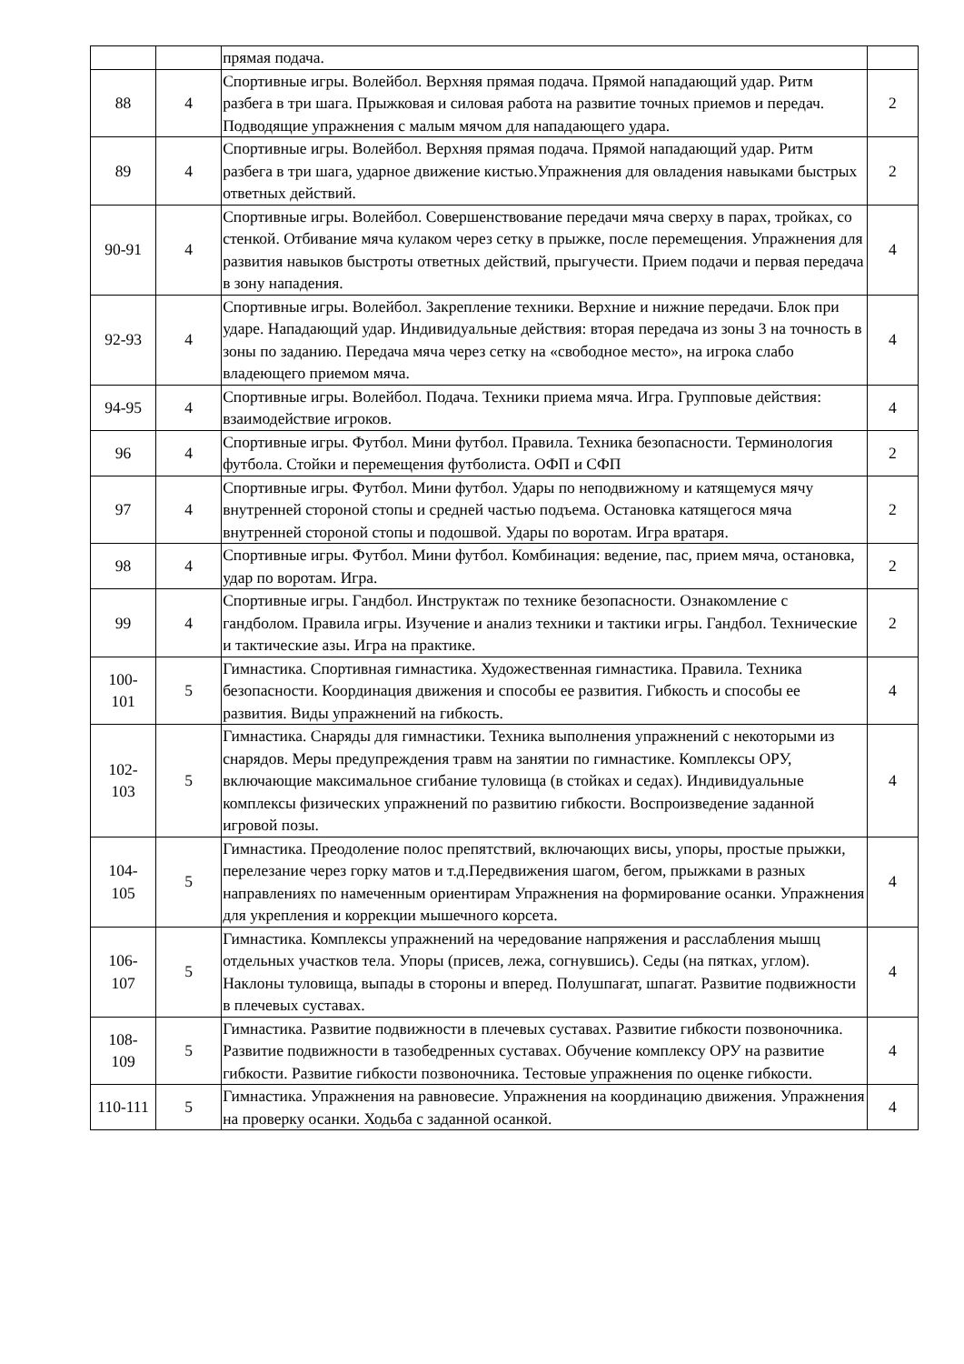| | | прямая подача. | |
| 88 | 4 | Спортивные игры. Волейбол. Верхняя прямая подача. Прямой нападающий удар. Ритм разбега в три шага. Прыжковая и силовая работа на развитие точных приемов и передач. Подводящие упражнения с малым мячом для нападающего удара. | 2 |
| 89 | 4 | Спортивные игры. Волейбол. Верхняя прямая подача. Прямой нападающий удар. Ритм разбега в три шага, ударное движение кистью.Упражнения для овладения навыками быстрых ответных действий. | 2 |
| 90-91 | 4 | Спортивные игры. Волейбол. Совершенствование передачи мяча сверху в парах, тройках, со стенкой. Отбивание мяча кулаком через сетку в прыжке, после перемещения. Упражнения для развития навыков быстроты ответных действий, прыгучести. Прием подачи и первая передача в зону нападения. | 4 |
| 92-93 | 4 | Спортивные игры. Волейбол. Закрепление техники. Верхние и нижние передачи. Блок при ударе. Нападающий удар. Индивидуальные действия: вторая передача из зоны 3 на точность в зоны по заданию. Передача мяча через сетку на «свободное место», на игрока слабо владеющего приемом мяча. | 4 |
| 94-95 | 4 | Спортивные игры. Волейбол. Подача. Техники приема мяча. Игра. Групповые действия: взаимодействие игроков. | 4 |
| 96 | 4 | Спортивные игры. Футбол. Мини футбол. Правила. Техника безопасности. Терминология футбола. Стойки и перемещения футболиста. ОФП и СФП | 2 |
| 97 | 4 | Спортивные игры. Футбол. Мини футбол. Удары по неподвижному и катящемуся мячу внутренней стороной стопы и средней частью подъема. Остановка катящегося мяча внутренней стороной стопы и подошвой. Удары по воротам. Игра вратаря. | 2 |
| 98 | 4 | Спортивные игры. Футбол. Мини футбол. Комбинация: ведение, пас, прием мяча, остановка, удар по воротам. Игра. | 2 |
| 99 | 4 | Спортивные игры. Гандбол. Инструктаж по технике безопасности. Ознакомление с гандболом. Правила игры. Изучение и анализ техники и тактики игры. Гандбол. Технические и тактические азы. Игра на практике. | 2 |
| 100- 101 | 5 | Гимнастика. Спортивная гимнастика. Художественная гимнастика. Правила. Техника безопасности. Координация движения и способы ее развития. Гибкость и способы ее развития. Виды упражнений на гибкость. | 4 |
| 102- 103 | 5 | Гимнастика. Снаряды для гимнастики. Техника выполнения упражнений с некоторыми из снарядов. Меры предупреждения травм на занятии по гимнастике. Комплексы ОРУ, включающие максимальное сгибание туловища (в стойках и седах). Индивидуальные комплексы физических упражнений по развитию гибкости. Воспроизведение заданной игровой позы. | 4 |
| 104- 105 | 5 | Гимнастика. Преодоление полос препятствий, включающих висы, упоры, простые прыжки, перелезание через горку матов и т.д.Передвижения шагом, бегом, прыжками в разных направлениях по намеченным ориентирам Упражнения на формирование осанки. Упражнения для укрепления и коррекции мышечного корсета. | 4 |
| 106- 107 | 5 | Гимнастика. Комплексы упражнений на чередование напряжения и расслабления мышц отдельных участков тела. Упоры (присев, лежа, согнувшись). Седы (на пятках, углом). Наклоны туловища, выпады в стороны и вперед. Полушпагат, шпагат. Развитие подвижности в плечевых суставах. | 4 |
| 108- 109 | 5 | Гимнастика. Развитие подвижности в плечевых суставах. Развитие гибкости позвоночника. Развитие подвижности в тазобедренных суставах. Обучение комплексу ОРУ на развитие гибкости. Развитие гибкости позвоночника. Тестовые упражнения по оценке гибкости. | 4 |
| 110-111 | 5 | Гимнастика. Упражнения на равновесие. Упражнения на координацию движения. Упражнения на проверку осанки. Ходьба с заданной осанкой. | 4 |